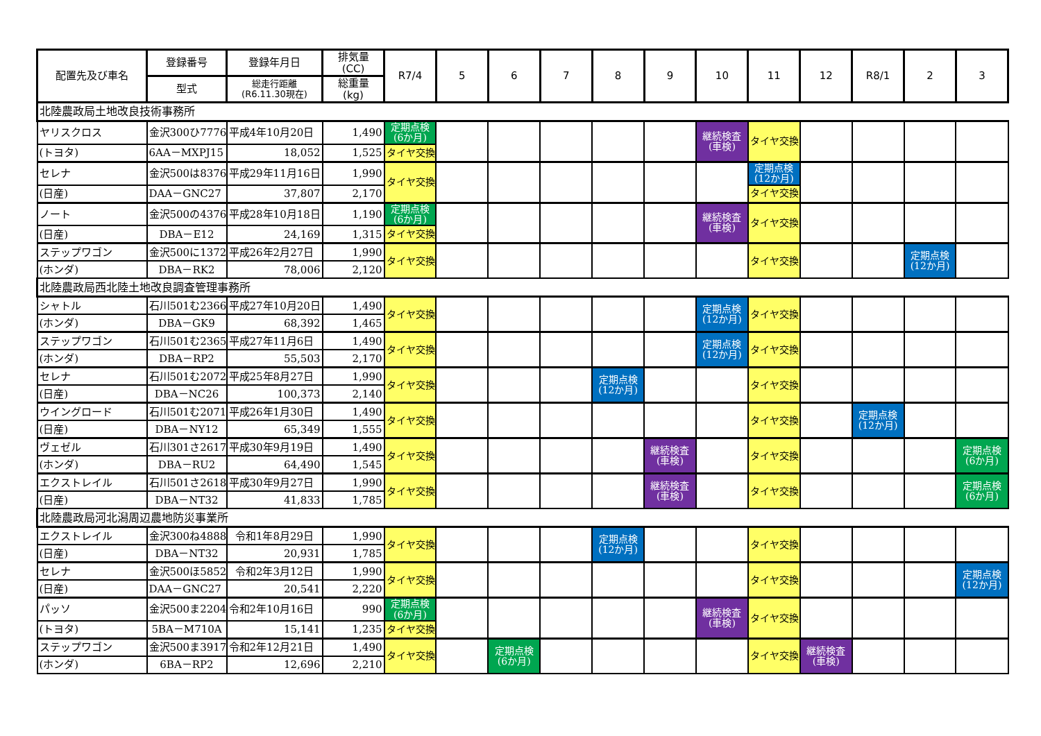| 配置先及び車名 | 登録番号 | 登録年月日 | 排気量 (CC) | R7/4 | 5 | 6 | 7 | 8 | 9 | 10 | 11 | 12 | R8/1 | 2 | 3 |
| --- | --- | --- | --- | --- | --- | --- | --- | --- | --- | --- | --- | --- | --- | --- | --- |
| | 型式 | 総走行距離 (R6.11.30現在) | 総重量 (kg) | | | | | | | | | | | | |
| 北陸農政局土地改良技術事務所 | | | | | | | | | | | | | | | |
| ヤリスクロス | 金沢300ひ7776 | 平成4年10月20日 | 1,490 | 定期点検 (6か月) | | | | | | 継続検査 (車検) | タイヤ交換 | | | | |
| (トヨタ) | 6AA－MXPJ15 | 18,052 | 1,525 | タイヤ交換 | | | | | | | | | | | |
| セレナ | 金沢500は8376 | 平成29年11月16日 | 1,990 | タイヤ交換 | | | | | | | 定期点検 (12か月) | | | | |
| (日産) | DAA－GNC27 | 37,807 | 2,170 | | | | | | | | タイヤ交換 | | | | |
| ノート | 金沢500の4376 | 平成28年10月18日 | 1,190 | 定期点検 (6か月) | | | | | | 継続検査 (車検) | タイヤ交換 | | | | |
| (日産) | DBA－E12 | 24,169 | 1,315 | タイヤ交換 | | | | | | | | | | | |
| ステップワゴン | 金沢500に1372 | 平成26年2月27日 | 1,990 | タイヤ交換 | | | | | | | タイヤ交換 | | | 定期点検 (12か月) | |
| (ホンダ) | DBA－RK2 | 78,006 | 2,120 | | | | | | | | | | | | |
| 北陸農政局西北陸土地改良調査管理事務所 | | | | | | | | | | | | | | | |
| シャトル | 石川501む2366 | 平成27年10月20日 | 1,490 | タイヤ交換 | | | | | | 定期点検 (12か月) | タイヤ交換 | | | | |
| (ホンダ) | DBA－GK9 | 68,392 | 1,465 | | | | | | | | | | | | |
| ステップワゴン | 石川501む2365 | 平成27年11月6日 | 1,490 | タイヤ交換 | | | | | | 定期点検 (12か月) | タイヤ交換 | | | | |
| (ホンダ) | DBA－RP2 | 55,503 | 2,170 | | | | | | | | | | | | |
| セレナ | 石川501む2072 | 平成25年8月27日 | 1,990 | タイヤ交換 | | | | 定期点検 (12か月) | | | タイヤ交換 | | | | |
| (日産) | DBA－NC26 | 100,373 | 2,140 | | | | | | | | | | | | |
| ウイングロード | 石川501む2071 | 平成26年1月30日 | 1,490 | タイヤ交換 | | | | | | | タイヤ交換 | | 定期点検 (12か月) | | |
| (日産) | DBA－NY12 | 65,349 | 1,555 | | | | | | | | | | | | |
| ヴェゼル | 石川301さ2617 | 平成30年9月19日 | 1,490 | タイヤ交換 | | | | | 継続検査 (車検) | | タイヤ交換 | | | | 定期点検 (6か月) |
| (ホンダ) | DBA－RU2 | 64,490 | 1,545 | | | | | | | | | | | | |
| エクストレイル | 石川501さ2618 | 平成30年9月27日 | 1,990 | タイヤ交換 | | | | | 継続検査 (車検) | | タイヤ交換 | | | | 定期点検 (6か月) |
| (日産) | DBA－NT32 | 41,833 | 1,785 | | | | | | | | | | | | |
| 北陸農政局河北潟周辺農地防災事業所 | | | | | | | | | | | | | | | |
| エクストレイル | 金沢300ね4888 | 令和1年8月29日 | 1,990 | タイヤ交換 | | | | 定期点検 (12か月) | | | タイヤ交換 | | | | |
| (日産) | DBA－NT32 | 20,931 | 1,785 | | | | | | | | | | | | |
| セレナ | 金沢500ほ5852 | 令和2年3月12日 | 1,990 | タイヤ交換 | | | | | | | タイヤ交換 | | | | 定期点検 (12か月) |
| (日産) | DAA－GNC27 | 20,541 | 2,220 | | | | | | | | | | | | |
| パッソ | 金沢500ま2204 | 令和2年10月16日 | 990 | 定期点検 (6か月) | | | | | | 継続検査 (車検) | タイヤ交換 | | | | |
| (トヨタ) | 5BA－M710A | 15,141 | 1,235 | タイヤ交換 | | | | | | | | | | | |
| ステップワゴン | 金沢500ま3917 | 令和2年12月21日 | 1,490 | タイヤ交換 | | 定期点検 (6か月) | | | | | タイヤ交換 | 継続検査 (車検) | | | |
| (ホンダ) | 6BA－RP2 | 12,696 | 2,210 | | | | | | | | | | | | |